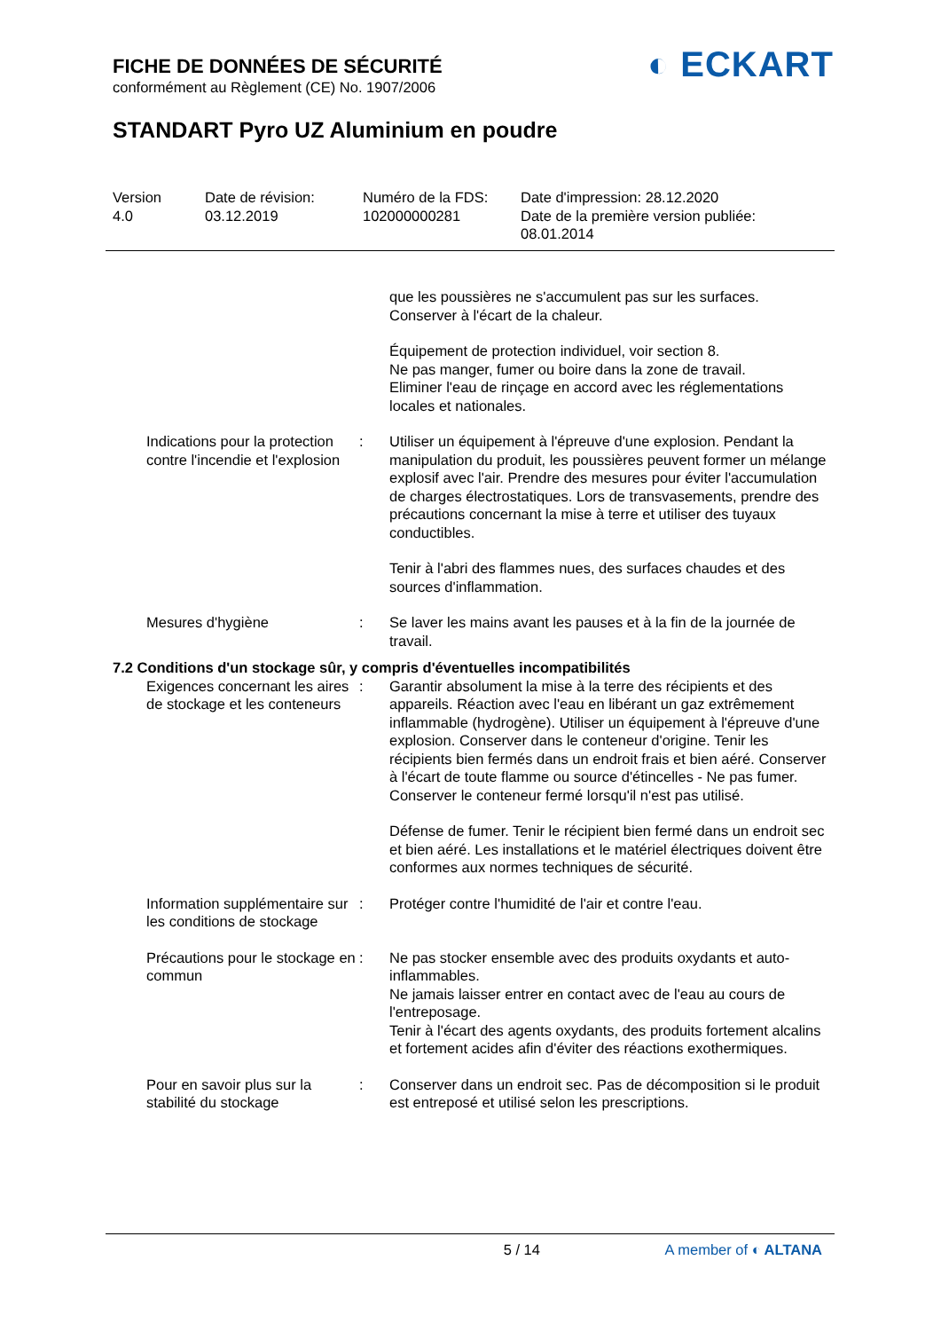FICHE DE DONNÉES DE SÉCURITÉ
conformément au Règlement (CE) No. 1907/2006
◐ ECKART
STANDART Pyro UZ Aluminium en poudre
Version
4.0
Date de révision:
03.12.2019
Numéro de la FDS:
102000000281
Date d'impression: 28.12.2020
Date de la première version publiée:
08.01.2014
que les poussières ne s'accumulent pas sur les surfaces.
Conserver à l'écart de la chaleur.
Équipement de protection individuel, voir section 8.
Ne pas manger, fumer ou boire dans la zone de travail.
Eliminer l'eau de rinçage en accord avec les réglementations locales et nationales.
Indications pour la protection contre l'incendie et l'explosion
: Utiliser un équipement à l'épreuve d'une explosion. Pendant la manipulation du produit, les poussières peuvent former un mélange explosif avec l'air. Prendre des mesures pour éviter l'accumulation de charges électrostatiques. Lors de transvasements, prendre des précautions concernant la mise à terre et utiliser des tuyaux conductibles.
Tenir à l'abri des flammes nues, des surfaces chaudes et des sources d'inflammation.
Mesures d'hygiène : Se laver les mains avant les pauses et à la fin de la journée de travail.
7.2 Conditions d'un stockage sûr, y compris d'éventuelles incompatibilités
Exigences concernant les aires de stockage et les conteneurs
: Garantir absolument la mise à la terre des récipients et des appareils. Réaction avec l'eau en libérant un gaz extrêmement inflammable (hydrogène). Utiliser un équipement à l'épreuve d'une explosion. Conserver dans le conteneur d'origine. Tenir les récipients bien fermés dans un endroit frais et bien aéré. Conserver à l'écart de toute flamme ou source d'étincelles - Ne pas fumer. Conserver le conteneur fermé lorsqu'il n'est pas utilisé.
Défense de fumer. Tenir le récipient bien fermé dans un endroit sec et bien aéré. Les installations et le matériel électriques doivent être conformes aux normes techniques de sécurité.
Information supplémentaire sur les conditions de stockage
: Protéger contre l'humidité de l'air et contre l'eau.
Précautions pour le stockage en commun
: Ne pas stocker ensemble avec des produits oxydants et auto-inflammables.
Ne jamais laisser entrer en contact avec de l'eau au cours de l'entreposage.
Tenir à l'écart des agents oxydants, des produits fortement alcalins et fortement acides afin d'éviter des réactions exothermiques.
Pour en savoir plus sur la stabilité du stockage
: Conserver dans un endroit sec. Pas de décomposition si le produit est entreposé et utilisé selon les prescriptions.
5 / 14 A member of ◐ ALTANA